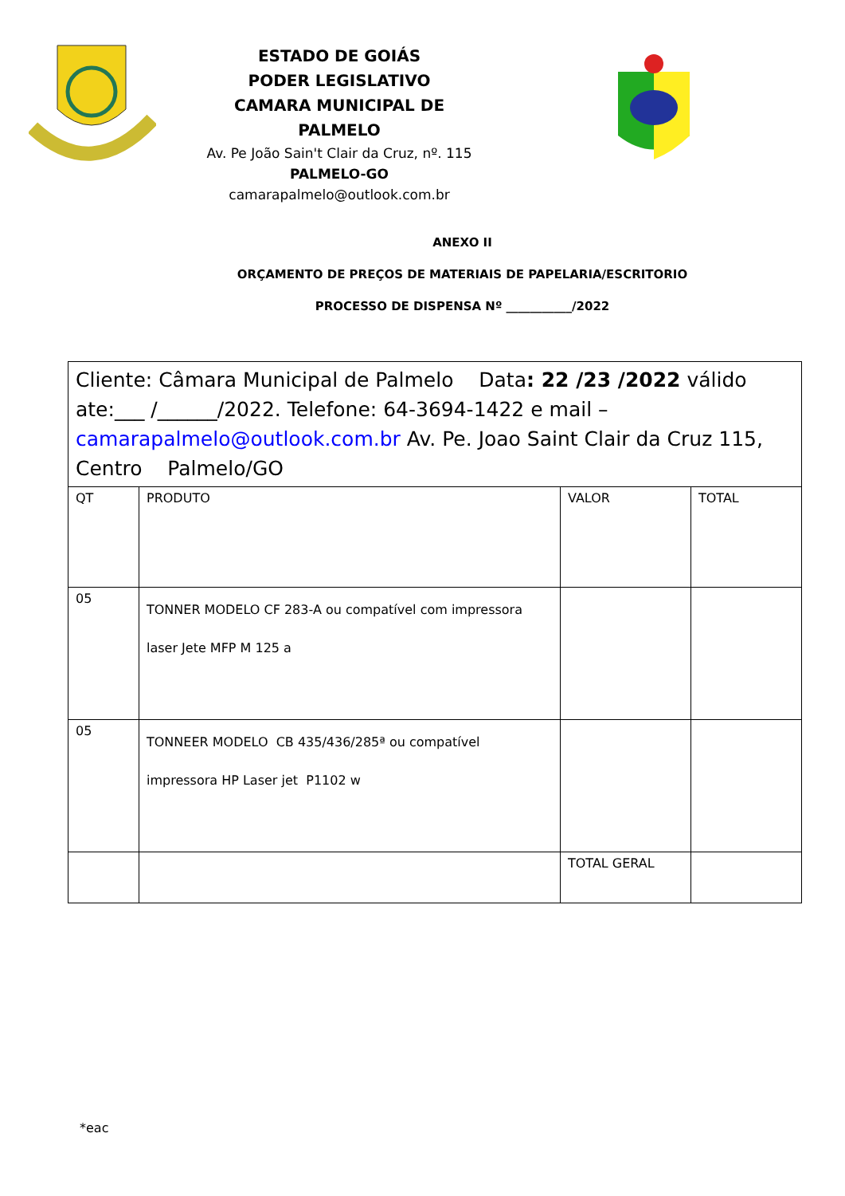ESTADO DE GOIÁS
PODER LEGISLATIVO
CAMARA MUNICIPAL DE PALMELO
Av. Pe João Sain't Clair da Cruz, nº. 115
PALMELO-GO
camarapalmelo@outlook.com.br
ANEXO II
ORÇAMENTO DE PREÇOS DE MATERIAIS DE PAPELARIA/ESCRITORIO
PROCESSO DE DISPENSA Nº ___________/2022
| Cliente: Câmara Municipal de Palmelo Data : 22 /23 /2022 válido ate:___ /______/2022. Telefone: 64-3694-1422 e mail – camarapalmelo@outlook.com.br Av. Pe. Joao Saint Clair da Cruz 115, Centro Palmelo/GO | | | |
| QT | PRODUTO | VALOR | TOTAL |
| 05 | TONNER MODELO CF 283-A ou compatível com impressora laser Jete MFP M 125 a | | |
| 05 | TONNEER MODELO CB 435/436/285ª ou compatível impressora HP Laser jet P1102 w | | |
| | | TOTAL GERAL | |
*eac